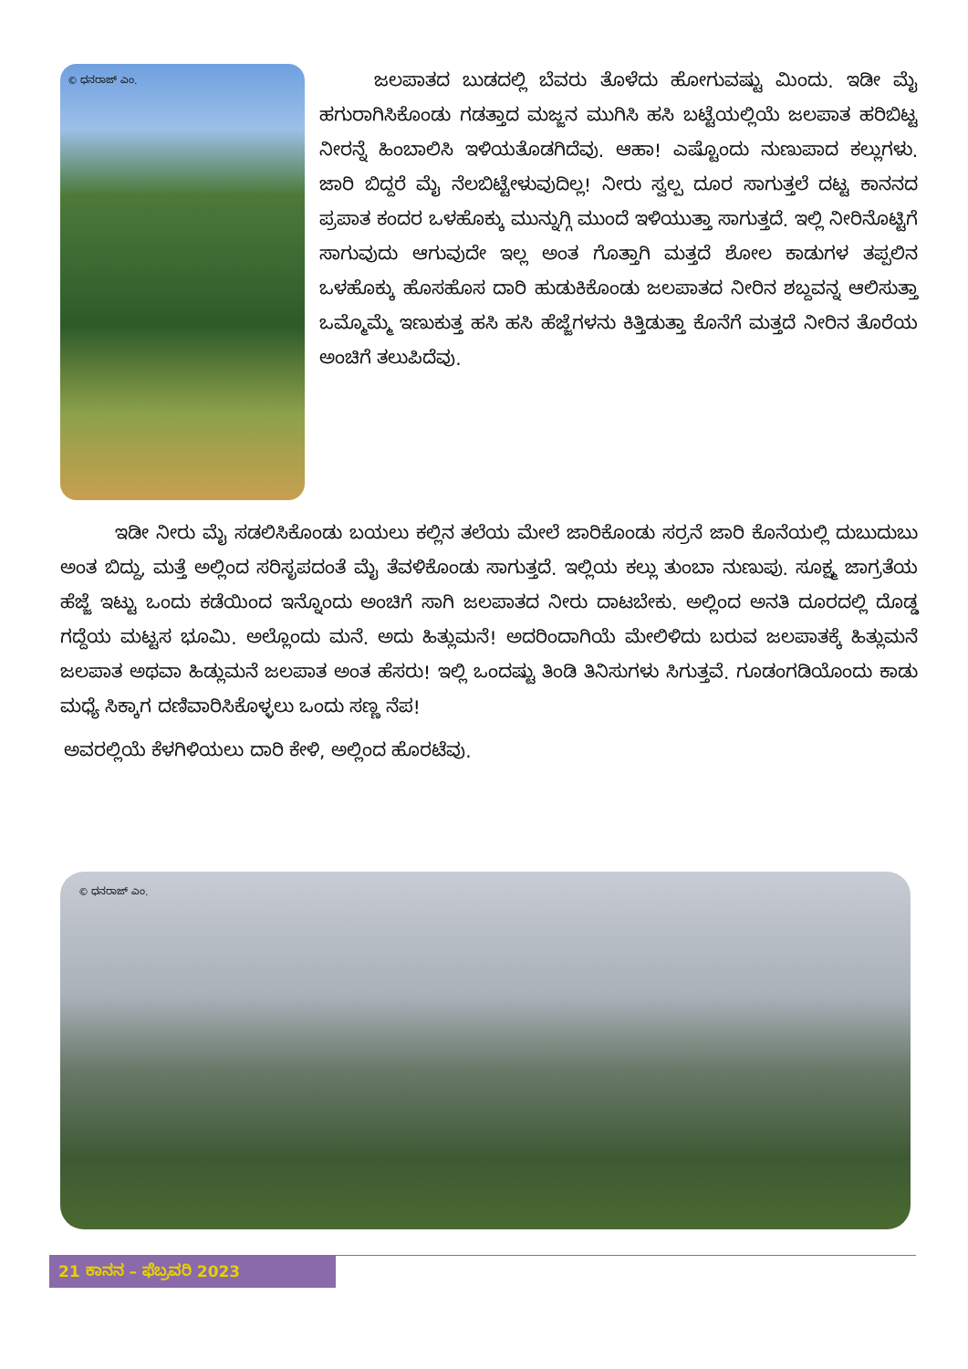© ಧನರಾಜ್ ಎಂ.
ಜಲಪಾತದ ಬುಡದಲ್ಲಿ ಬೆವರು ತೊಳೆದು ಹೋಗುವಷ್ಟು ಮಿಂದು. ಇಡೀ ಮೈ ಹಗುರಾಗಿಸಿಕೊಂಡು ಗಡತ್ತಾದ ಮಜ್ಜನ ಮುಗಿಸಿ ಹಸಿ ಬಟ್ಟೆಯಲ್ಲಿಯೆ ಜಲಪಾತ ಹರಿಬಿಟ್ಟ ನೀರನ್ನೆ ಹಿಂಬಾಲಿಸಿ ಇಳಿಯತೊಡಗಿದೆವು. ಆಹಾ! ಎಷ್ಟೊಂದು ನುಣುಪಾದ ಕಲ್ಲುಗಳು. ಜಾರಿ ಬಿದ್ದರೆ ಮೈ ನೆಲಬಿಟ್ಟೇಳುವುದಿಲ್ಲ! ನೀರು ಸ್ವಲ್ಪ ದೂರ ಸಾಗುತ್ತಲೆ ದಟ್ಟ ಕಾನನದ ಪ್ರಪಾತ ಕಂದರ ಒಳಹೊಕ್ಕು ಮುನ್ನುಗ್ಗಿ ಮುಂದೆ ಇಳಿಯುತ್ತಾ ಸಾಗುತ್ತದೆ. ಇಲ್ಲಿ ನೀರಿನೊಟ್ಟಿಗೆ ಸಾಗುವುದು ಆಗುವುದೇ ಇಲ್ಲ ಅಂತ ಗೊತ್ತಾಗಿ ಮತ್ತದೆ ಶೋಲ ಕಾಡುಗಳ ತಪ್ಪಲಿನ ಒಳಹೊಕ್ಕು ಹೊಸಹೊಸ ದಾರಿ ಹುಡುಕಿಕೊಂಡು ಜಲಪಾತದ ನೀರಿನ ಶಬ್ದವನ್ನ ಆಲಿಸುತ್ತಾ ಒಮ್ಮೊಮ್ಮೆ ಇಣುಕುತ್ತ ಹಸಿ ಹಸಿ ಹೆಜ್ಜೆಗಳನು ಕಿತ್ತಿಡುತ್ತಾ ಕೊನೆಗೆ ಮತ್ತದೆ ನೀರಿನ ತೊರೆಯ ಅಂಚಿಗೆ ತಲುಪಿದೆವು.
ಇಡೀ ನೀರು ಮೈ ಸಡಲಿಸಿಕೊಂಡು ಬಯಲು ಕಲ್ಲಿನ ತಲೆಯ ಮೇಲೆ ಜಾರಿಕೊಂಡು ಸರ್ರನೆ ಜಾರಿ ಕೊನೆಯಲ್ಲಿ ದುಬುದುಬು ಅಂತ ಬಿದ್ದು, ಮತ್ತೆ ಅಲ್ಲಿಂದ ಸರಿಸೃಪದಂತೆ ಮೈ ತೆವಳಿಕೊಂಡು ಸಾಗುತ್ತದೆ. ಇಲ್ಲಿಯ ಕಲ್ಲು ತುಂಬಾ ನುಣುಪು. ಸೂಕ್ಷ್ಮ ಜಾಗ್ರತೆಯ ಹೆಜ್ಜೆ ಇಟ್ಟು ಒಂದು ಕಡೆಯಿಂದ ಇನ್ನೊಂದು ಅಂಚಿಗೆ ಸಾಗಿ ಜಲಪಾತದ ನೀರು ದಾಟಬೇಕು. ಅಲ್ಲಿಂದ ಅನತಿ ದೂರದಲ್ಲಿ ದೊಡ್ಡ ಗದ್ದೆಯ ಮಟ್ಟಸ ಭೂಮಿ. ಅಲ್ಲೊಂದು ಮನೆ. ಅದು ಹಿತ್ಲುಮನೆ! ಅದರಿಂದಾಗಿಯೆ ಮೇಲಿಳಿದು ಬರುವ ಜಲಪಾತಕ್ಕೆ ಹಿತ್ಲುಮನೆ ಜಲಪಾತ ಅಥವಾ ಹಿಡ್ಲುಮನೆ ಜಲಪಾತ ಅಂತ ಹೆಸರು! ಇಲ್ಲಿ ಒಂದಷ್ಟು ತಿಂಡಿ ತಿನಿಸುಗಳು ಸಿಗುತ್ತವೆ. ಗೂಡಂಗಡಿಯೊಂದು ಕಾಡು ಮಧ್ಯೆ ಸಿಕ್ಕಾಗ ದಣಿವಾರಿಸಿಕೊಳ್ಳಲು ಒಂದು ಸಣ್ಣ ನೆಪ!
ಅವರಲ್ಲಿಯೆ ಕೆಳಗಿಳಿಯಲು ದಾರಿ ಕೇಳಿ, ಅಲ್ಲಿಂದ ಹೊರಟೆವು.
© ಧನರಾಜ್ ಎಂ.
21 ಕಾನನ – ಫೆಬ್ರವರಿ 2023